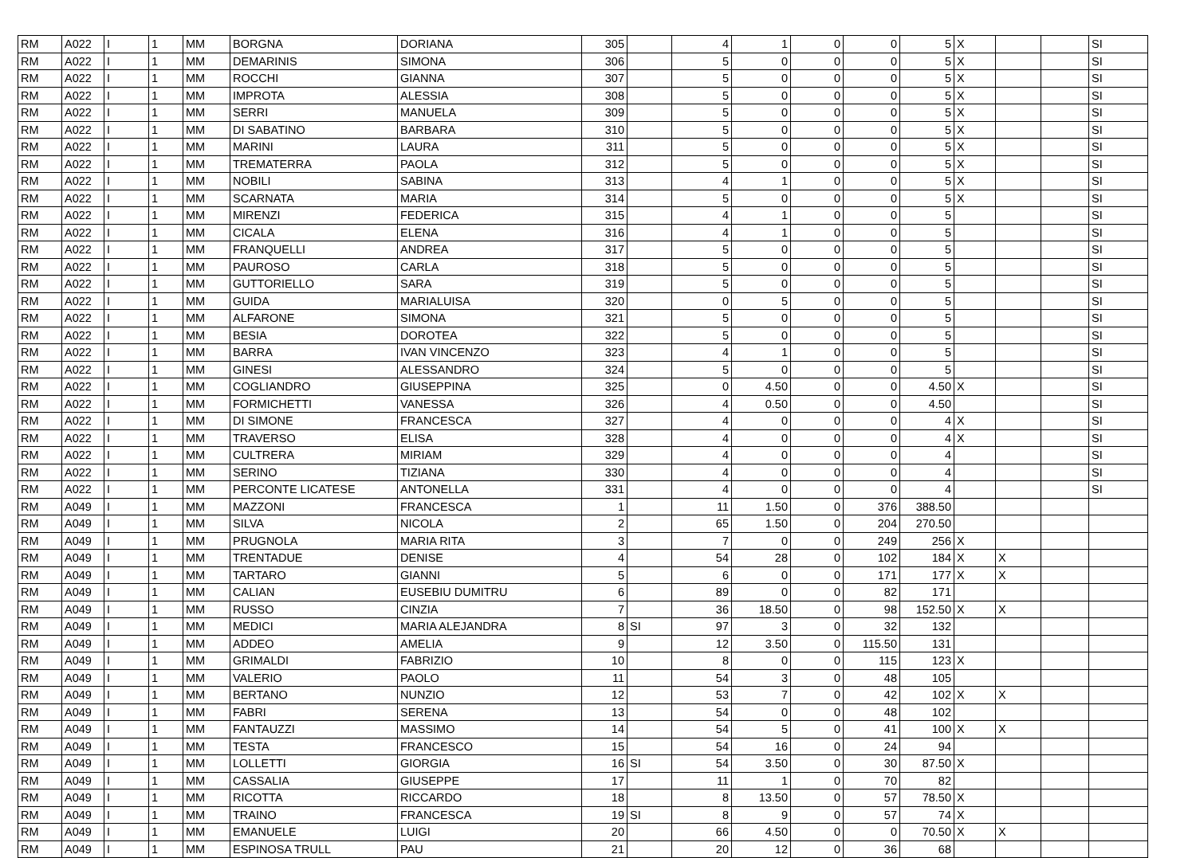| RM | A022 | I | 1 | MM | BORGNA | DORIANA | 305 | | 4 | 1 | 0 | 0 | 5 | X | | | SI |
| RM | A022 | I | 1 | MM | DEMARINIS | SIMONA | 306 | | 5 | 0 | 0 | 0 | 5 | X | | | SI |
| RM | A022 | I | 1 | MM | ROCCHI | GIANNA | 307 | | 5 | 0 | 0 | 0 | 5 | X | | | SI |
| RM | A022 | I | 1 | MM | IMPROTA | ALESSIA | 308 | | 5 | 0 | 0 | 0 | 5 | X | | | SI |
| RM | A022 | I | 1 | MM | SERRI | MANUELA | 309 | | 5 | 0 | 0 | 0 | 5 | X | | | SI |
| RM | A022 | I | 1 | MM | DI SABATINO | BARBARA | 310 | | 5 | 0 | 0 | 0 | 5 | X | | | SI |
| RM | A022 | I | 1 | MM | MARINI | LAURA | 311 | | 5 | 0 | 0 | 0 | 5 | X | | | SI |
| RM | A022 | I | 1 | MM | TREMATERRA | PAOLA | 312 | | 5 | 0 | 0 | 0 | 5 | X | | | SI |
| RM | A022 | I | 1 | MM | NOBILI | SABINA | 313 | | 4 | 1 | 0 | 0 | 5 | X | | | SI |
| RM | A022 | I | 1 | MM | SCARNATA | MARIA | 314 | | 5 | 0 | 0 | 0 | 5 | X | | | SI |
| RM | A022 | I | 1 | MM | MIRENZI | FEDERICA | 315 | | 4 | 1 | 0 | 0 | 5 | | | | SI |
| RM | A022 | I | 1 | MM | CICALA | ELENA | 316 | | 4 | 1 | 0 | 0 | 5 | | | | SI |
| RM | A022 | I | 1 | MM | FRANQUELLI | ANDREA | 317 | | 5 | 0 | 0 | 0 | 5 | | | | SI |
| RM | A022 | I | 1 | MM | PAUROSO | CARLA | 318 | | 5 | 0 | 0 | 0 | 5 | | | | SI |
| RM | A022 | I | 1 | MM | GUTTORIELLO | SARA | 319 | | 5 | 0 | 0 | 0 | 5 | | | | SI |
| RM | A022 | I | 1 | MM | GUIDA | MARIALUISA | 320 | | 0 | 5 | 0 | 0 | 5 | | | | SI |
| RM | A022 | I | 1 | MM | ALFARONE | SIMONA | 321 | | 5 | 0 | 0 | 0 | 5 | | | | SI |
| RM | A022 | I | 1 | MM | BESIA | DOROTEA | 322 | | 5 | 0 | 0 | 0 | 5 | | | | SI |
| RM | A022 | I | 1 | MM | BARRA | IVAN VINCENZO | 323 | | 4 | 1 | 0 | 0 | 5 | | | | SI |
| RM | A022 | I | 1 | MM | GINESI | ALESSANDRO | 324 | | 5 | 0 | 0 | 0 | 5 | | | | SI |
| RM | A022 | I | 1 | MM | COGLIANDRO | GIUSEPPINA | 325 | | 0 | 4.50 | 0 | 0 | 4.50 | X | | | SI |
| RM | A022 | I | 1 | MM | FORMICHETTI | VANESSA | 326 | | 4 | 0.50 | 0 | 0 | 4.50 | | | | SI |
| RM | A022 | I | 1 | MM | DI SIMONE | FRANCESCA | 327 | | 4 | 0 | 0 | 0 | 4 | X | | | SI |
| RM | A022 | I | 1 | MM | TRAVERSO | ELISA | 328 | | 4 | 0 | 0 | 0 | 4 | X | | | SI |
| RM | A022 | I | 1 | MM | CULTRERA | MIRIAM | 329 | | 4 | 0 | 0 | 0 | 4 | | | | SI |
| RM | A022 | I | 1 | MM | SERINO | TIZIANA | 330 | | 4 | 0 | 0 | 0 | 4 | | | | SI |
| RM | A022 | I | 1 | MM | PERCONTE LICATESE | ANTONELLA | 331 | | 4 | 0 | 0 | 0 | 4 | | | | SI |
| RM | A049 | I | 1 | MM | MAZZONI | FRANCESCA | 1 | | 11 | 1.50 | 0 | 376 | 388.50 | | | | |
| RM | A049 | I | 1 | MM | SILVA | NICOLA | 2 | | 65 | 1.50 | 0 | 204 | 270.50 | | | | |
| RM | A049 | I | 1 | MM | PRUGNOLA | MARIA RITA | 3 | | 7 | 0 | 0 | 249 | 256 | X | | | |
| RM | A049 | I | 1 | MM | TRENTADUE | DENISE | 4 | | 54 | 28 | 0 | 102 | 184 | X | X | | |
| RM | A049 | I | 1 | MM | TARTARO | GIANNI | 5 | | 6 | 0 | 0 | 171 | 177 | X | X | | |
| RM | A049 | I | 1 | MM | CALIAN | EUSEBIU DUMITRU | 6 | | 89 | 0 | 0 | 82 | 171 | | | | |
| RM | A049 | I | 1 | MM | RUSSO | CINZIA | 7 | | 36 | 18.50 | 0 | 98 | 152.50 | X | X | | |
| RM | A049 | I | 1 | MM | MEDICI | MARIA ALEJANDRA | 8 | SI | 97 | 3 | 0 | 32 | 132 | | | | |
| RM | A049 | I | 1 | MM | ADDEO | AMELIA | 9 | | 12 | 3.50 | 0 | 115.50 | 131 | | | | |
| RM | A049 | I | 1 | MM | GRIMALDI | FABRIZIO | 10 | | 8 | 0 | 0 | 115 | 123 | X | | | |
| RM | A049 | I | 1 | MM | VALERIO | PAOLO | 11 | | 54 | 3 | 0 | 48 | 105 | | | | |
| RM | A049 | I | 1 | MM | BERTANO | NUNZIO | 12 | | 53 | 7 | 0 | 42 | 102 | X | X | | |
| RM | A049 | I | 1 | MM | FABRI | SERENA | 13 | | 54 | 0 | 0 | 48 | 102 | | | | |
| RM | A049 | I | 1 | MM | FANTAUZZI | MASSIMO | 14 | | 54 | 5 | 0 | 41 | 100 | X | X | | |
| RM | A049 | I | 1 | MM | TESTA | FRANCESCO | 15 | | 54 | 16 | 0 | 24 | 94 | | | | |
| RM | A049 | I | 1 | MM | LOLLETTI | GIORGIA | 16 | SI | 54 | 3.50 | 0 | 30 | 87.50 | X | | | |
| RM | A049 | I | 1 | MM | CASSALIA | GIUSEPPE | 17 | | 11 | 1 | 0 | 70 | 82 | | | | |
| RM | A049 | I | 1 | MM | RICOTTA | RICCARDO | 18 | | 8 | 13.50 | 0 | 57 | 78.50 | X | | | |
| RM | A049 | I | 1 | MM | TRAINO | FRANCESCA | 19 | SI | 8 | 9 | 0 | 57 | 74 | X | | | |
| RM | A049 | I | 1 | MM | EMANUELE | LUIGI | 20 | | 66 | 4.50 | 0 | 0 | 70.50 | X | X | | |
| RM | A049 | I | 1 | MM | ESPINOSA TRULL | PAU | 21 | | 20 | 12 | 0 | 36 | 68 | | | | |